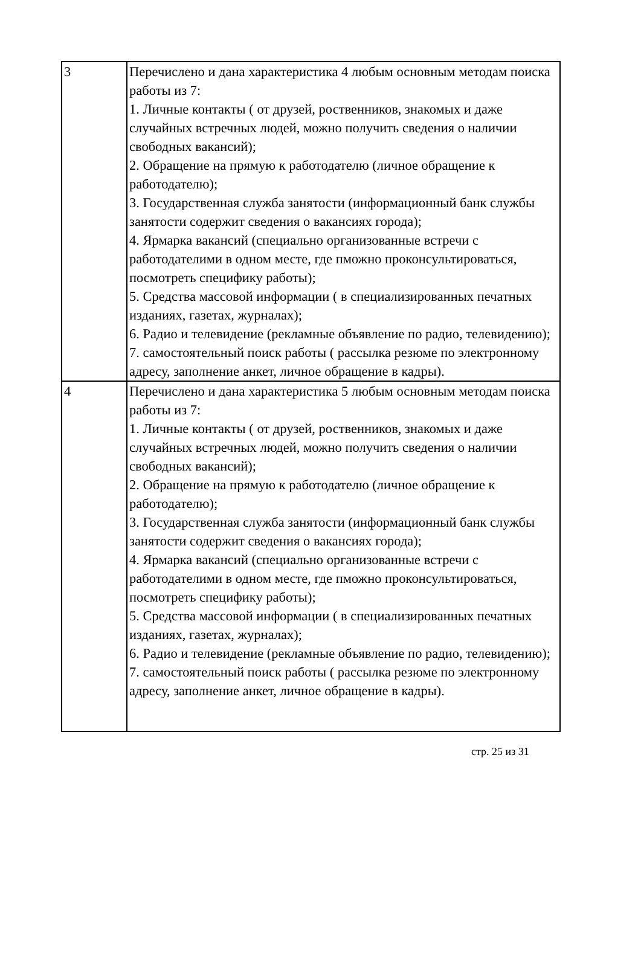| 3 | Перечислено и дана характеристика 4 любым основным методам поиска работы из 7: 1. Личные контакты ( от друзей, роственников, знакомых и даже случайных встречных людей, можно получить сведения о наличии свободных вакансий); 2. Обращение на прямую к работодателю (личное обращение к работодателю); 3. Государственная служба занятости (информационный банк службы занятости содержит сведения о вакансиях города); 4. Ярмарка вакансий (специально организованные встречи с работодателими в одном месте, где пможно проконсультироваться, посмотреть специфику работы); 5. Средства массовой информации ( в специализированных печатных изданиях, газетах, журналах); 6. Радио и телевидение (рекламные объявление по радио, телевидению); 7. самостоятельный поиск работы ( рассылка резюме по электронному адресу, заполнение анкет, личное обращение в кадры). |
| 4 | Перечислено и дана характеристика 5 любым основным методам поиска работы из 7: 1. Личные контакты ( от друзей, роственников, знакомых и даже случайных встречных людей, можно получить сведения о наличии свободных вакансий); 2. Обращение на прямую к работодателю (личное обращение к работодателю); 3. Государственная служба занятости (информационный банк службы занятости содержит сведения о вакансиях города); 4. Ярмарка вакансий (специально организованные встречи с работодателими в одном месте, где пможно проконсультироваться, посмотреть специфику работы); 5. Средства массовой информации ( в специализированных печатных изданиях, газетах, журналах); 6. Радио и телевидение (рекламные объявление по радио, телевидению); 7. самостоятельный поиск работы ( рассылка резюме по электронному адресу, заполнение анкет, личное обращение в кадры). |
стр. 25 из 31